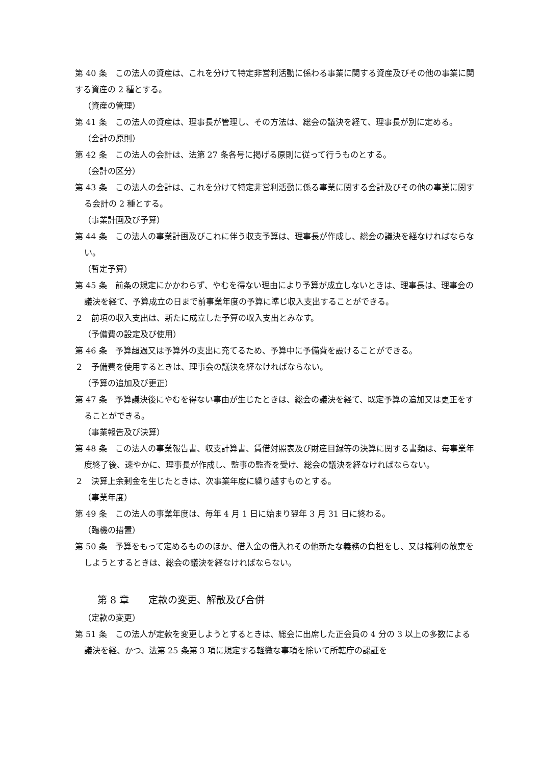第 40 条　この法人の資産は、これを分けて特定非営利活動に係わる事業に関する資産及びその他の事業に関する資産の 2 種とする。
（資産の管理）
第 41 条　この法人の資産は、理事長が管理し、その方法は、総会の議決を経て、理事長が別に定める。
（会計の原則）
第 42 条　この法人の会計は、法第 27 条各号に掲げる原則に従って行うものとする。
（会計の区分）
第 43 条　この法人の会計は、これを分けて特定非営利活動に係る事業に関する会計及びその他の事業に関する会計の 2 種とする。
（事業計画及び予算）
第 44 条　この法人の事業計画及びこれに伴う収支予算は、理事長が作成し、総会の議決を経なければならない。
（暫定予算）
第 45 条　前条の規定にかかわらず、やむを得ない理由により予算が成立しないときは、理事長は、理事会の議決を経て、予算成立の日まで前事業年度の予算に準じ収入支出することができる。
２　前項の収入支出は、新たに成立した予算の収入支出とみなす。
（予備費の設定及び使用）
第 46 条　予算超過又は予算外の支出に充てるため、予算中に予備費を設けることができる。
２　予備費を使用するときは、理事会の議決を経なければならない。
（予算の追加及び更正）
第 47 条　予算議決後にやむを得ない事由が生じたときは、総会の議決を経て、既定予算の追加又は更正をすることができる。
（事業報告及び決算）
第 48 条　この法人の事業報告書、収支計算書、賃借対照表及び財産目録等の決算に関する書類は、毎事業年度終了後、速やかに、理事長が作成し、監事の監査を受け、総会の議決を経なければならない。
２　決算上余剰金を生じたときは、次事業年度に繰り越すものとする。
（事業年度）
第 49 条　この法人の事業年度は、毎年 4 月 1 日に始まり翌年 3 月 31 日に終わる。
（臨機の措置）
第 50 条　予算をもって定めるもののほか、借入金の借入れその他新たな義務の負担をし、又は権利の放棄をしようとするときは、総会の議決を経なければならない。
第 8 章　　定款の変更、解散及び合併
（定款の変更）
第 51 条　この法人が定款を変更しようとするときは、総会に出席した正会員の 4 分の 3 以上の多数による議決を経、かつ、法第 25 条第 3 項に規定する軽微な事項を除いて所轄庁の認証を